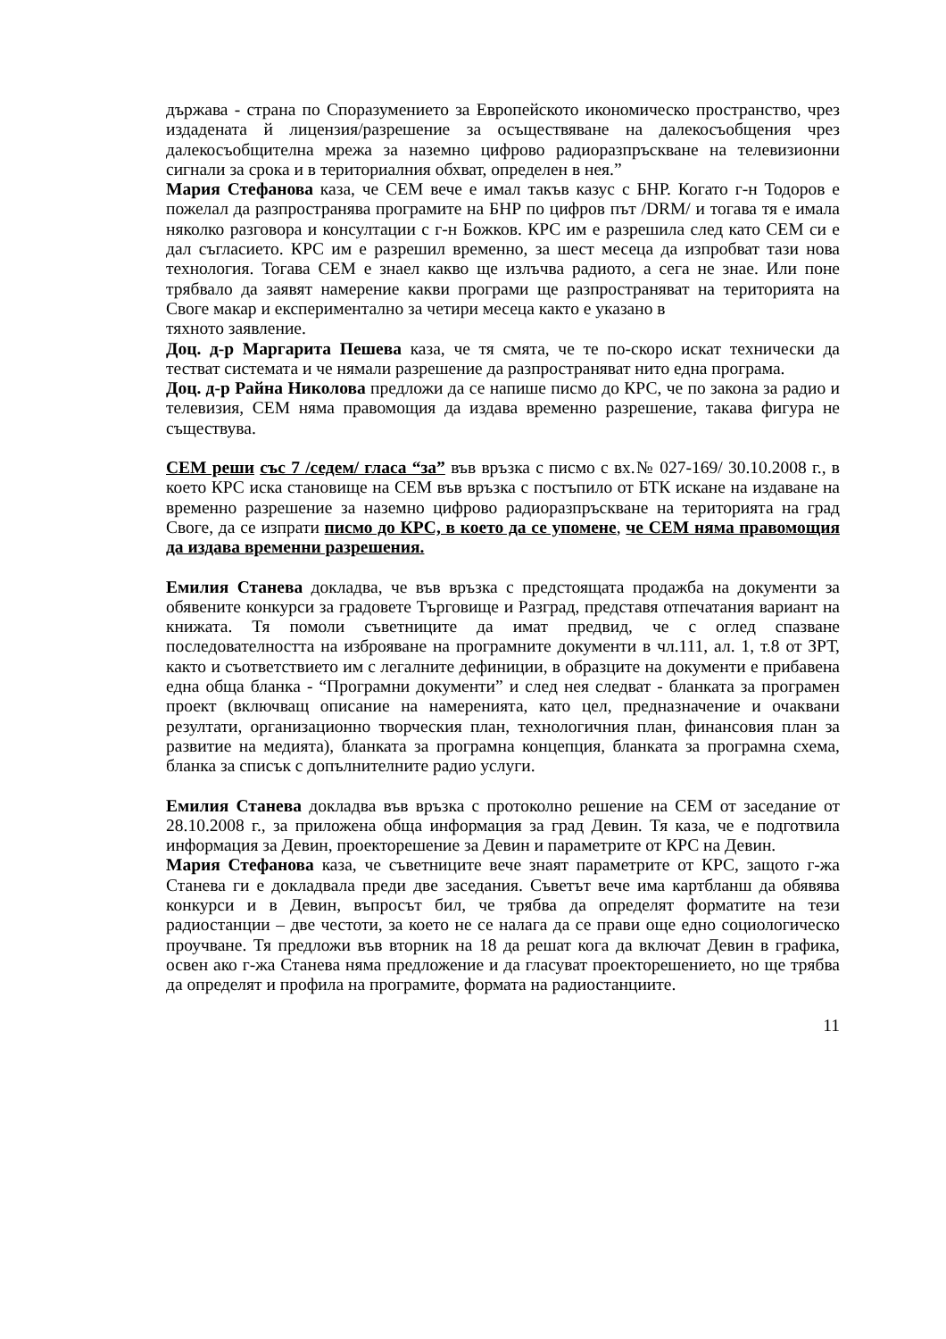държава - страна по Споразумението за Европейското икономическо пространство, чрез издадената й лицензия/разрешение за осъществяване на далекосъобщения чрез далекосъобщителна мрежа за наземно цифрово радиоразпръскване на телевизионни сигнали за срока и в териториалния обхват, определен в нея.”
Мария Стефанова каза, че СЕМ вече е имал такъв казус с БНР. Когато г-н Тодоров е пожелал да разпространява програмите на БНР по цифров път /DRM/ и тогава тя е имала няколко разговора и консултации с г-н Божков. КРС им е разрешила след като СЕМ си е дал съгласието. КРС им е разрешил временно, за шест месеца да изпробват тази нова технология. Тогава СЕМ е знаел какво ще излъчва радиото, а сега не знае. Или поне трябвало да заявят намерение какви програми ще разпространяват на територията на Своге макар и експериментално за четири месеца както е указано в
тяхното заявление.
Доц. д-р Маргарита Пешева каза, че тя смята, че те по-скоро искат технически да тестват системата и че нямали разрешение да разпространяват нито една програма.
Доц. д-р Райна Николова предложи да се напише писмо до КРС, че по закона за радио и телевизия, СЕМ няма правомощия да издава временно разрешение, такава фигура не съществува.
СЕМ реши със 7 /седем/ гласа “за” във връзка с писмо с вх.№ 027-169/ 30.10.2008 г., в което КРС иска становище на СЕМ във връзка с постъпило от БТК искане на издаване на временно разрешение за наземно цифрово радиоразпръскване на територията на град Своге, да се изпрати писмо до КРС, в което да се упомене, че СЕМ няма правомощия да издава временни разрешения.
Емилия Станева докладва, че във връзка с предстоящата продажба на документи за обявените конкурси за градовете Търговище и Разград, представя отпечатания вариант на книжата. Тя помоли съветниците да имат предвид, че с оглед спазване последователността на изброяване на програмните документи в чл.111, ал. 1, т.8 от ЗРТ, както и съответствието им с легалните дефиниции, в образците на документи е прибавена една обща бланка - “Програмни документи” и след нея следват - бланката за програмен проект (включващ описание на намеренията, като цел, предназначение и очаквани резултати, организационно творческия план, технологичния план, финансовия план за развитие на медията), бланката за програмна концепция, бланката за програмна схема, бланка за списък с допълнителните радио услуги.
Емилия Станева докладва във връзка с протоколно решение на СЕМ от заседание от 28.10.2008 г., за приложена обща информация за град Девин. Тя каза, че е подготвила информация за Девин, проекторешение за Девин и параметрите от КРС на Девин.
Мария Стефанова каза, че съветниците вече знаят параметрите от КРС, защото г-жа Станева ги е докладвала преди две заседания. Съветът вече има картбланш да обявява конкурси и в Девин, въпросът бил, че трябва да определят форматите на тези радиостанции – две честоти, за което не се налага да се прави още едно социологическо проучване. Тя предложи във вторник на 18 да решат кога да включат Девин в графика, освен ако г-жа Станева няма предложение и да гласуват проекторешението, но ще трябва да определят и профила на програмите, формата на радиостанциите.
11